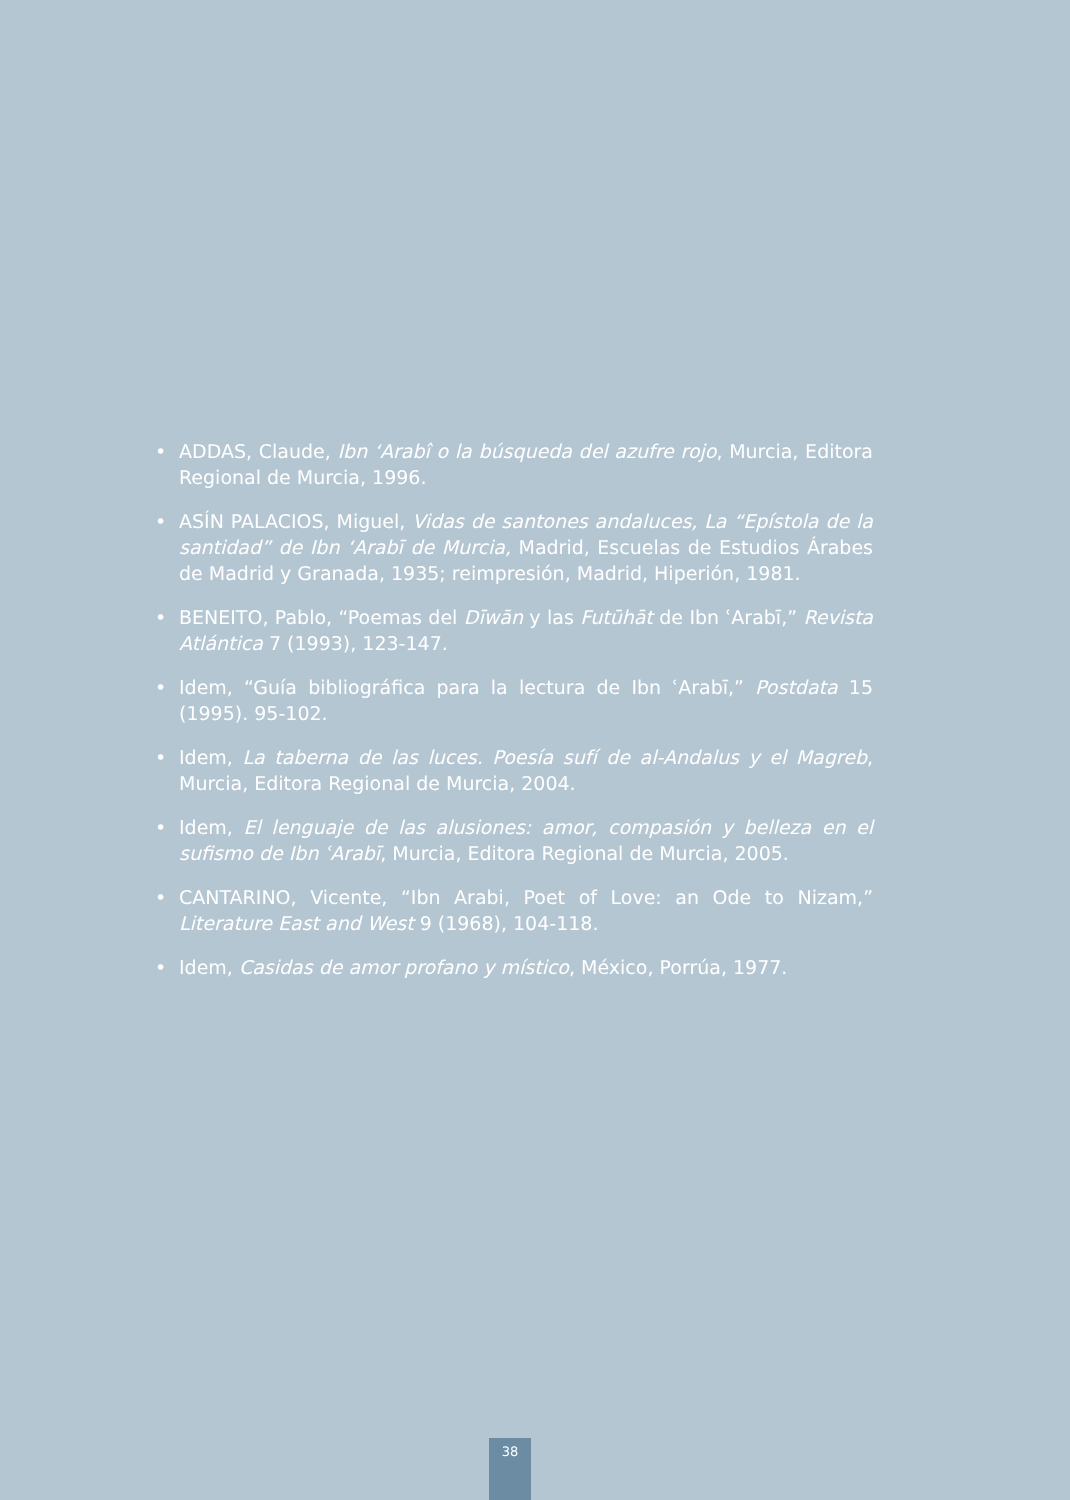• ADDAS, Claude, Ibn ʻArabî o la búsqueda del azufre rojo, Murcia, Editora Regional de Murcia, 1996.
• ASÍN PALACIOS, Miguel, Vidas de santones andaluces, La “Epístola de la santidad” de Ibn ʻArabī de Murcia, Madrid, Escuelas de Estudios Árabes de Madrid y Granada, 1935; reimpresión, Madrid, Hiperión, 1981.
• BENEITO, Pablo, “Poemas del Dīwān y las Futūhāt de Ibn ʿArabī,” Revista Atlántica 7 (1993), 123-147.
• Idem, “Guía bibliográfica para la lectura de Ibn ʿArabī,” Postdata 15 (1995). 95-102.
• Idem, La taberna de las luces. Poesía sufí de al-Andalus y el Magreb, Murcia, Editora Regional de Murcia, 2004.
• Idem, El lenguaje de las alusiones: amor, compasión y belleza en el sufismo de Ibn ʿArabī, Murcia, Editora Regional de Murcia, 2005.
• CANTARINO, Vicente, “Ibn Arabi, Poet of Love: an Ode to Nizam,” Literature East and West 9 (1968), 104-118.
• Idem, Casidas de amor profano y místico, México, Porrúa, 1977.
38